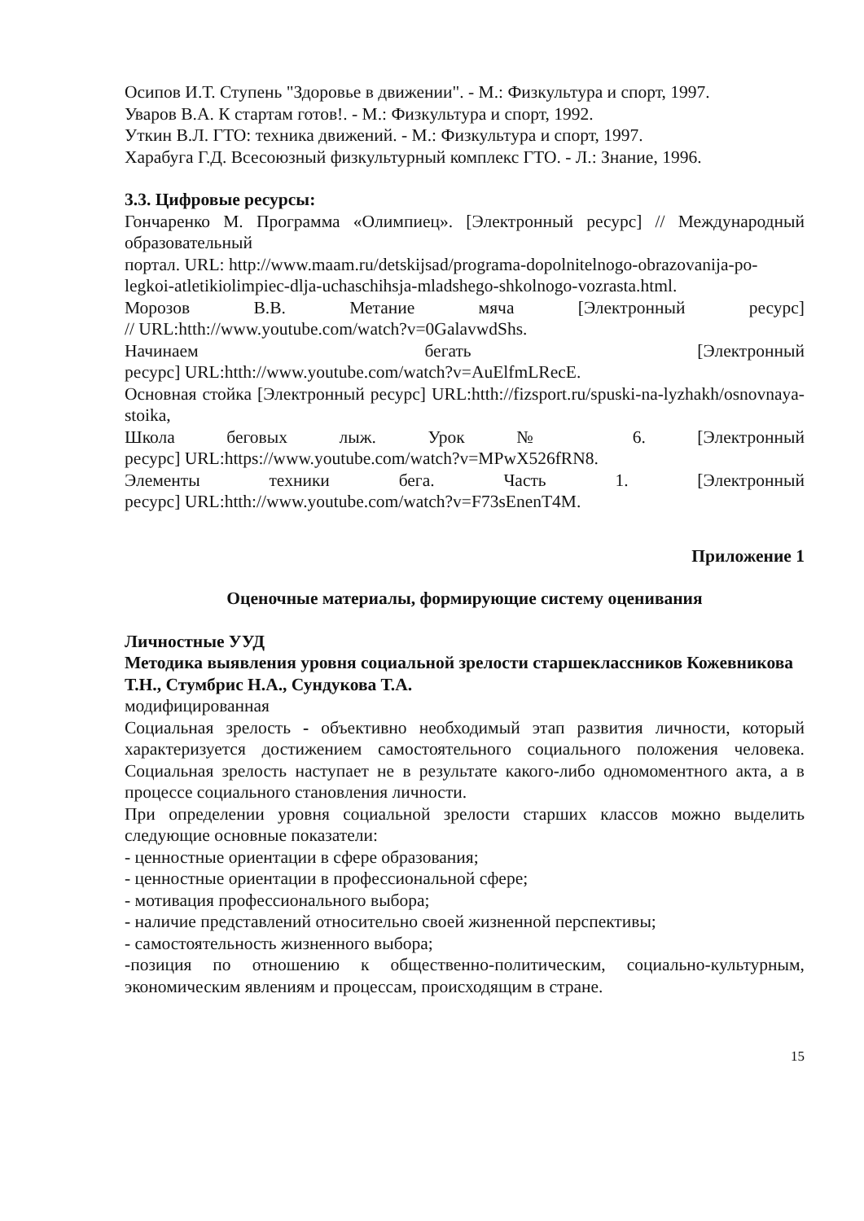Осипов И.Т. Ступень "Здоровье в движении". - М.: Физкультура и спорт, 1997.
Уваров В.А. К стартам готов!. - М.: Физкультура и спорт, 1992.
Уткин В.Л. ГТО: техника движений. - М.: Физкультура и спорт, 1997.
Харабуга Г.Д. Всесоюзный физкультурный комплекс ГТО. - Л.: Знание, 1996.
3.3. Цифровые ресурсы:
Гончаренко М. Программа «Олимпиец». [Электронный ресурс] // Международный образовательный
портал. URL: http://www.maam.ru/detskijsad/programa-dopolnitelnogo-obrazovanija-po-legkoi-atletikiolimpiec-dlja-uchaschihsja-mladshego-shkolnogo-vozrasta.html.
Морозов В.В. Метание мяча [Электронный ресурс]
// URL:htth://www.youtube.com/watch?v=0GalavwdShs.
Начинаем бегать [Электронный
ресурс] URL:htth://www.youtube.com/watch?v=AuElfmLRecE.
Основная стойка [Электронный ресурс] URL:htth://fizsport.ru/spuski-na-lyzhakh/osnovnaya-stoika,
Школа беговых лыж. Урок № 6. [Электронный
ресурс] URL:https://www.youtube.com/watch?v=MPwX526fRN8.
Элементы техники бега. Часть 1. [Электронный
ресурс] URL:htth://www.youtube.com/watch?v=F73sEnenT4M.
Приложение 1
Оценочные материалы, формирующие систему оценивания
Личностные УУД
Методика выявления уровня социальной зрелости старшеклассников Кожевникова Т.Н., Стумбрис Н.А., Сундукова Т.А.
модифицированная
Социальная зрелость - объективно необходимый этап развития личности, который характеризуется достижением самостоятельного социального положения человека. Социальная зрелость наступает не в результате какого-либо одномоментного акта, а в процессе социального становления личности.
При определении уровня социальной зрелости старших классов можно выделить следующие основные показатели:
- ценностные ориентации в сфере образования;
- ценностные ориентации в профессиональной сфере;
- мотивация профессионального выбора;
- наличие представлений относительно своей жизненной перспективы;
- самостоятельность жизненного выбора;
-позиция по отношению к общественно-политическим, социально-культурным, экономическим явлениям и процессам, происходящим в стране.
15